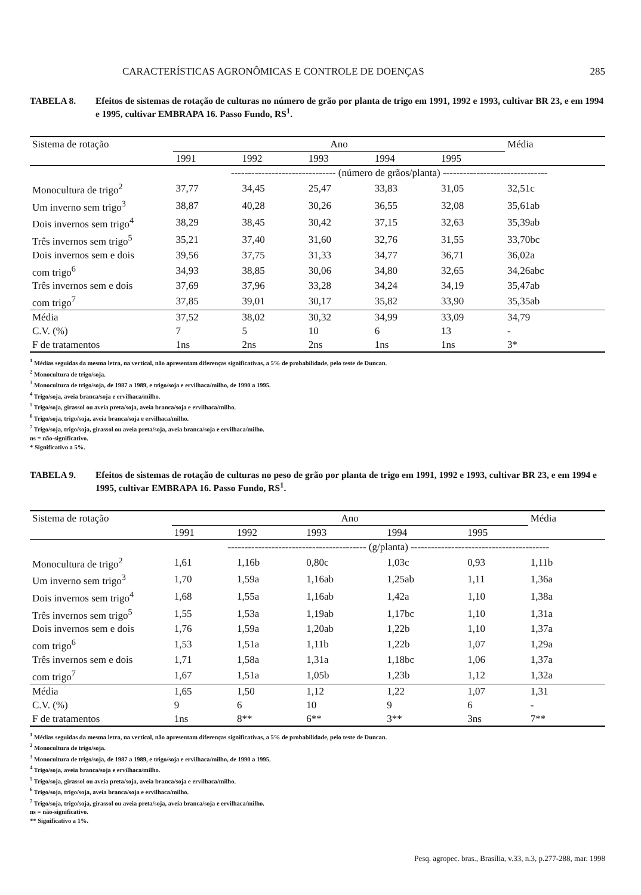CARACTERÍSTICAS AGRONÔMICAS E CONTROLE DE DOENÇAS 285
TABELA 8. Efeitos de sistemas de rotação de culturas no número de grão por planta de trigo em 1991, 1992 e 1993, cultivar BR 23, e em 1994 e 1995, cultivar EMBRAPA 16. Passo Fundo, RS<sup>1</sup>.
| Sistema de rotação | Ano | | | | | Média |
| --- | --- | --- | --- | --- | --- | --- |
| | 1991 | 1992 | 1993 | 1994 | 1995 | |
| | ------------------------------- (número de grãos/planta) ------------------------------- | | | | | |
| Monocultura de trigo<sup>2</sup> | 37,77 | 34,45 | 25,47 | 33,83 | 31,05 | 32,51c |
| Um inverno sem trigo<sup>3</sup> | 38,87 | 40,28 | 30,26 | 36,55 | 32,08 | 35,61ab |
| Dois invernos sem trigo<sup>4</sup> | 38,29 | 38,45 | 30,42 | 37,15 | 32,63 | 35,39ab |
| Três invernos sem trigo<sup>5</sup> | 35,21 | 37,40 | 31,60 | 32,76 | 31,55 | 33,70bc |
| Dois invernos sem e dois | 39,56 | 37,75 | 31,33 | 34,77 | 36,71 | 36,02a |
| com trigo<sup>6</sup> | 34,93 | 38,85 | 30,06 | 34,80 | 32,65 | 34,26abc |
| Três invernos sem e dois | 37,69 | 37,96 | 33,28 | 34,24 | 34,19 | 35,47ab |
| com trigo<sup>7</sup> | 37,85 | 39,01 | 30,17 | 35,82 | 33,90 | 35,35ab |
| Média | 37,52 | 38,02 | 30,32 | 34,99 | 33,09 | 34,79 |
| C.V. (%) | 7 | 5 | 10 | 6 | 13 | - |
| F de tratamentos | 1ns | 2ns | 2ns | 1ns | 1ns | 3* |
<sup>1</sup> Médias seguidas da mesma letra, na vertical, não apresentam diferenças significativas, a 5% de probabilidade, pelo teste de Duncan.
<sup>2</sup> Monocultura de trigo/soja.
<sup>3</sup> Monocultura de trigo/soja, de 1987 a 1989, e trigo/soja e ervilhaca/milho, de 1990 a 1995.
<sup>4</sup> Trigo/soja, aveia branca/soja e ervilhaca/milho.
<sup>5</sup> Trigo/soja, girassol ou aveia preta/soja, aveia branca/soja e ervilhaca/milho.
<sup>6</sup> Trigo/soja, trigo/soja, aveia branca/soja e ervilhaca/milho.
<sup>7</sup> Trigo/soja, trigo/soja, girassol ou aveia preta/soja, aveia branca/soja e ervilhaca/milho.
ns = não-significativo.
* Significativo a 5%.
TABELA 9. Efeitos de sistemas de rotação de culturas no peso de grão por planta de trigo em 1991, 1992 e 1993, cultivar BR 23, e em 1994 e 1995, cultivar EMBRAPA 16. Passo Fundo, RS<sup>1</sup>.
| Sistema de rotação | Ano | | | | | Média |
| --- | --- | --- | --- | --- | --- | --- |
| | 1991 | 1992 | 1993 | 1994 | 1995 | |
| | ----------------------------------------- (g/planta) ----------------------------------------- | | | | | |
| Monocultura de trigo<sup>2</sup> | 1,61 | 1,16b | 0,80c | 1,03c | 0,93 | 1,11b |
| Um inverno sem trigo<sup>3</sup> | 1,70 | 1,59a | 1,16ab | 1,25ab | 1,11 | 1,36a |
| Dois invernos sem trigo<sup>4</sup> | 1,68 | 1,55a | 1,16ab | 1,42a | 1,10 | 1,38a |
| Três invernos sem trigo<sup>5</sup> | 1,55 | 1,53a | 1,19ab | 1,17bc | 1,10 | 1,31a |
| Dois invernos sem e dois | 1,76 | 1,59a | 1,20ab | 1,22b | 1,10 | 1,37a |
| com trigo<sup>6</sup> | 1,53 | 1,51a | 1,11b | 1,22b | 1,07 | 1,29a |
| Três invernos sem e dois | 1,71 | 1,58a | 1,31a | 1,18bc | 1,06 | 1,37a |
| com trigo<sup>7</sup> | 1,67 | 1,51a | 1,05b | 1,23b | 1,12 | 1,32a |
| Média | 1,65 | 1,50 | 1,12 | 1,22 | 1,07 | 1,31 |
| C.V. (%) | 9 | 6 | 10 | 9 | 6 | - |
| F de tratamentos | 1ns | 8** | 6** | 3** | 3ns | 7** |
<sup>1</sup> Médias seguidas da mesma letra, na vertical, não apresentam diferenças significativas, a 5% de probabilidade, pelo teste de Duncan.
<sup>2</sup> Monocultura de trigo/soja.
<sup>3</sup> Monocultura de trigo/soja, de 1987 a 1989, e trigo/soja e ervilhaca/milho, de 1990 a 1995.
<sup>4</sup> Trigo/soja, aveia branca/soja e ervilhaca/milho.
<sup>5</sup> Trigo/soja, girassol ou aveia preta/soja, aveia branca/soja e ervilhaca/milho.
<sup>6</sup> Trigo/soja, trigo/soja, aveia branca/soja e ervilhaca/milho.
<sup>7</sup> Trigo/soja, trigo/soja, girassol ou aveia preta/soja, aveia branca/soja e ervilhaca/milho.
ns = não-significativo.
** Significativo a 1%.
Pesq. agropec. bras., Brasília, v.33, n.3, p.277-288, mar. 1998